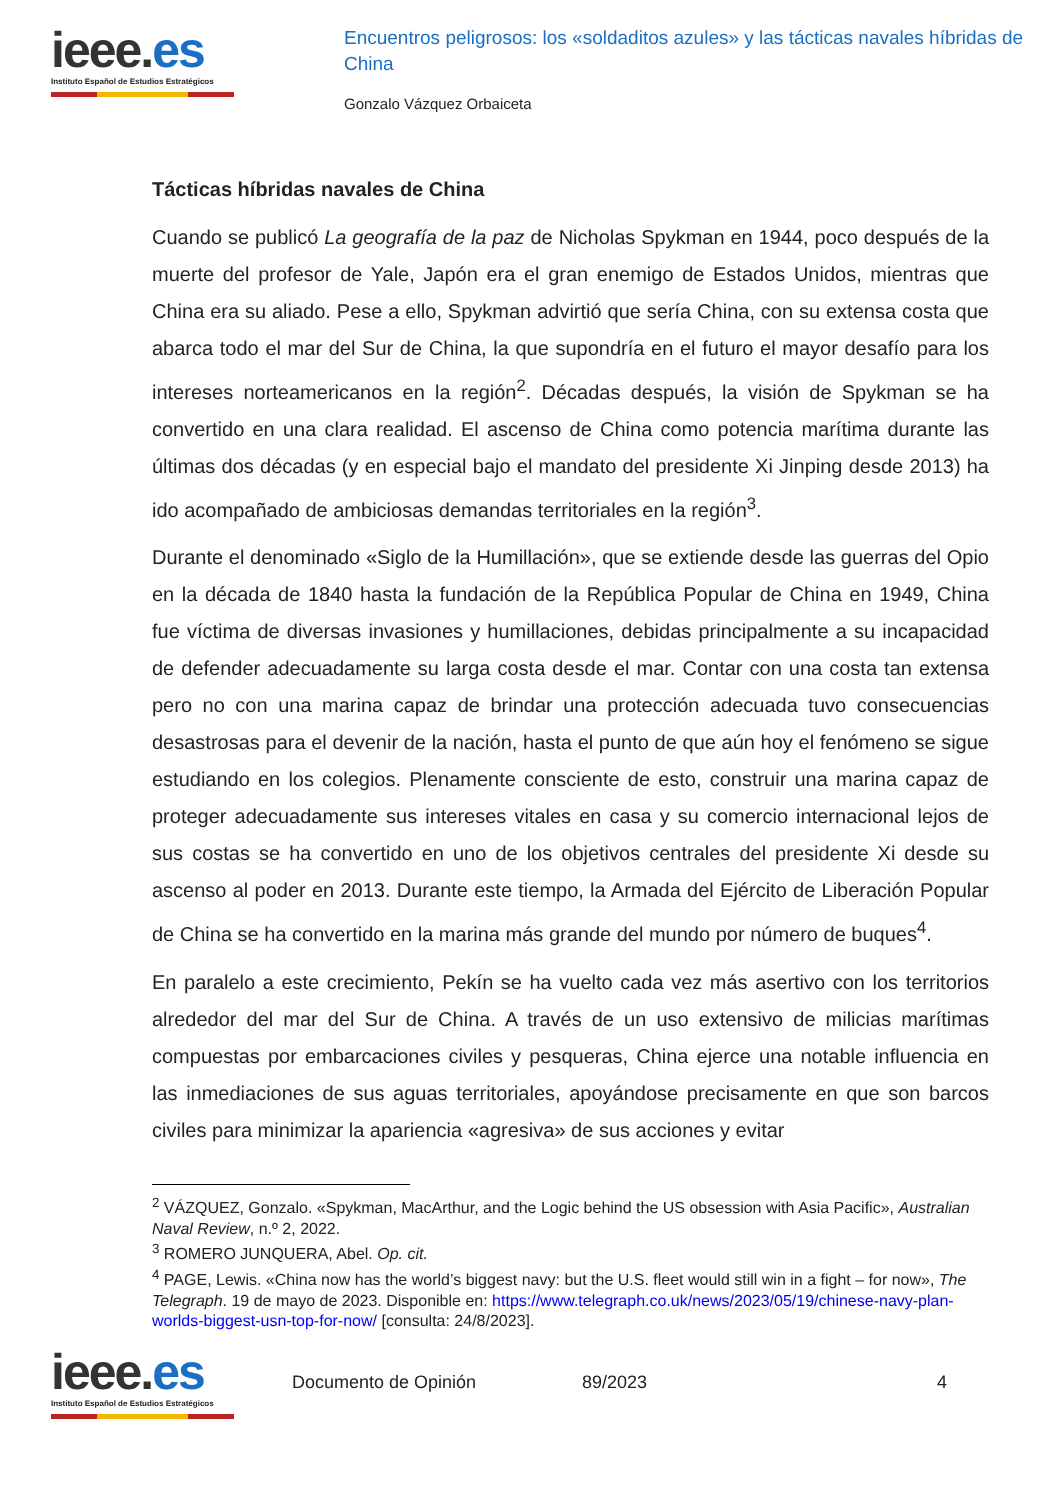ieee.es
Instituto Español de Estudios Estratégicos
Encuentros peligrosos: los «soldaditos azules» y las tácticas navales híbridas de China
Gonzalo Vázquez Orbaiceta
Tácticas híbridas navales de China
Cuando se publicó La geografía de la paz de Nicholas Spykman en 1944, poco después de la muerte del profesor de Yale, Japón era el gran enemigo de Estados Unidos, mientras que China era su aliado. Pese a ello, Spykman advirtió que sería China, con su extensa costa que abarca todo el mar del Sur de China, la que supondría en el futuro el mayor desafío para los intereses norteamericanos en la región<sup>2</sup>. Décadas después, la visión de Spykman se ha convertido en una clara realidad. El ascenso de China como potencia marítima durante las últimas dos décadas (y en especial bajo el mandato del presidente Xi Jinping desde 2013) ha ido acompañado de ambiciosas demandas territoriales en la región<sup>3</sup>.
Durante el denominado «Siglo de la Humillación», que se extiende desde las guerras del Opio en la década de 1840 hasta la fundación de la República Popular de China en 1949, China fue víctima de diversas invasiones y humillaciones, debidas principalmente a su incapacidad de defender adecuadamente su larga costa desde el mar. Contar con una costa tan extensa pero no con una marina capaz de brindar una protección adecuada tuvo consecuencias desastrosas para el devenir de la nación, hasta el punto de que aún hoy el fenómeno se sigue estudiando en los colegios. Plenamente consciente de esto, construir una marina capaz de proteger adecuadamente sus intereses vitales en casa y su comercio internacional lejos de sus costas se ha convertido en uno de los objetivos centrales del presidente Xi desde su ascenso al poder en 2013. Durante este tiempo, la Armada del Ejército de Liberación Popular de China se ha convertido en la marina más grande del mundo por número de buques<sup>4</sup>.
En paralelo a este crecimiento, Pekín se ha vuelto cada vez más asertivo con los territorios alrededor del mar del Sur de China. A través de un uso extensivo de milicias marítimas compuestas por embarcaciones civiles y pesqueras, China ejerce una notable influencia en las inmediaciones de sus aguas territoriales, apoyándose precisamente en que son barcos civiles para minimizar la apariencia «agresiva» de sus acciones y evitar
<sup>2</sup> VÁZQUEZ, Gonzalo. «Spykman, MacArthur, and the Logic behind the US obsession with Asia Pacific», Australian Naval Review, n.º 2, 2022.
<sup>3</sup> ROMERO JUNQUERA, Abel. Op. cit.
<sup>4</sup> PAGE, Lewis. «China now has the world’s biggest navy: but the U.S. fleet would still win in a fight – for now», The Telegraph. 19 de mayo de 2023. Disponible en: https://www.telegraph.co.uk/news/2023/05/19/chinese-navy-plan-worlds-biggest-usn-top-for-now/ [consulta: 24/8/2023].
ieee.es
Instituto Español de Estudios Estratégicos
Documento de Opinión 89/2023 4